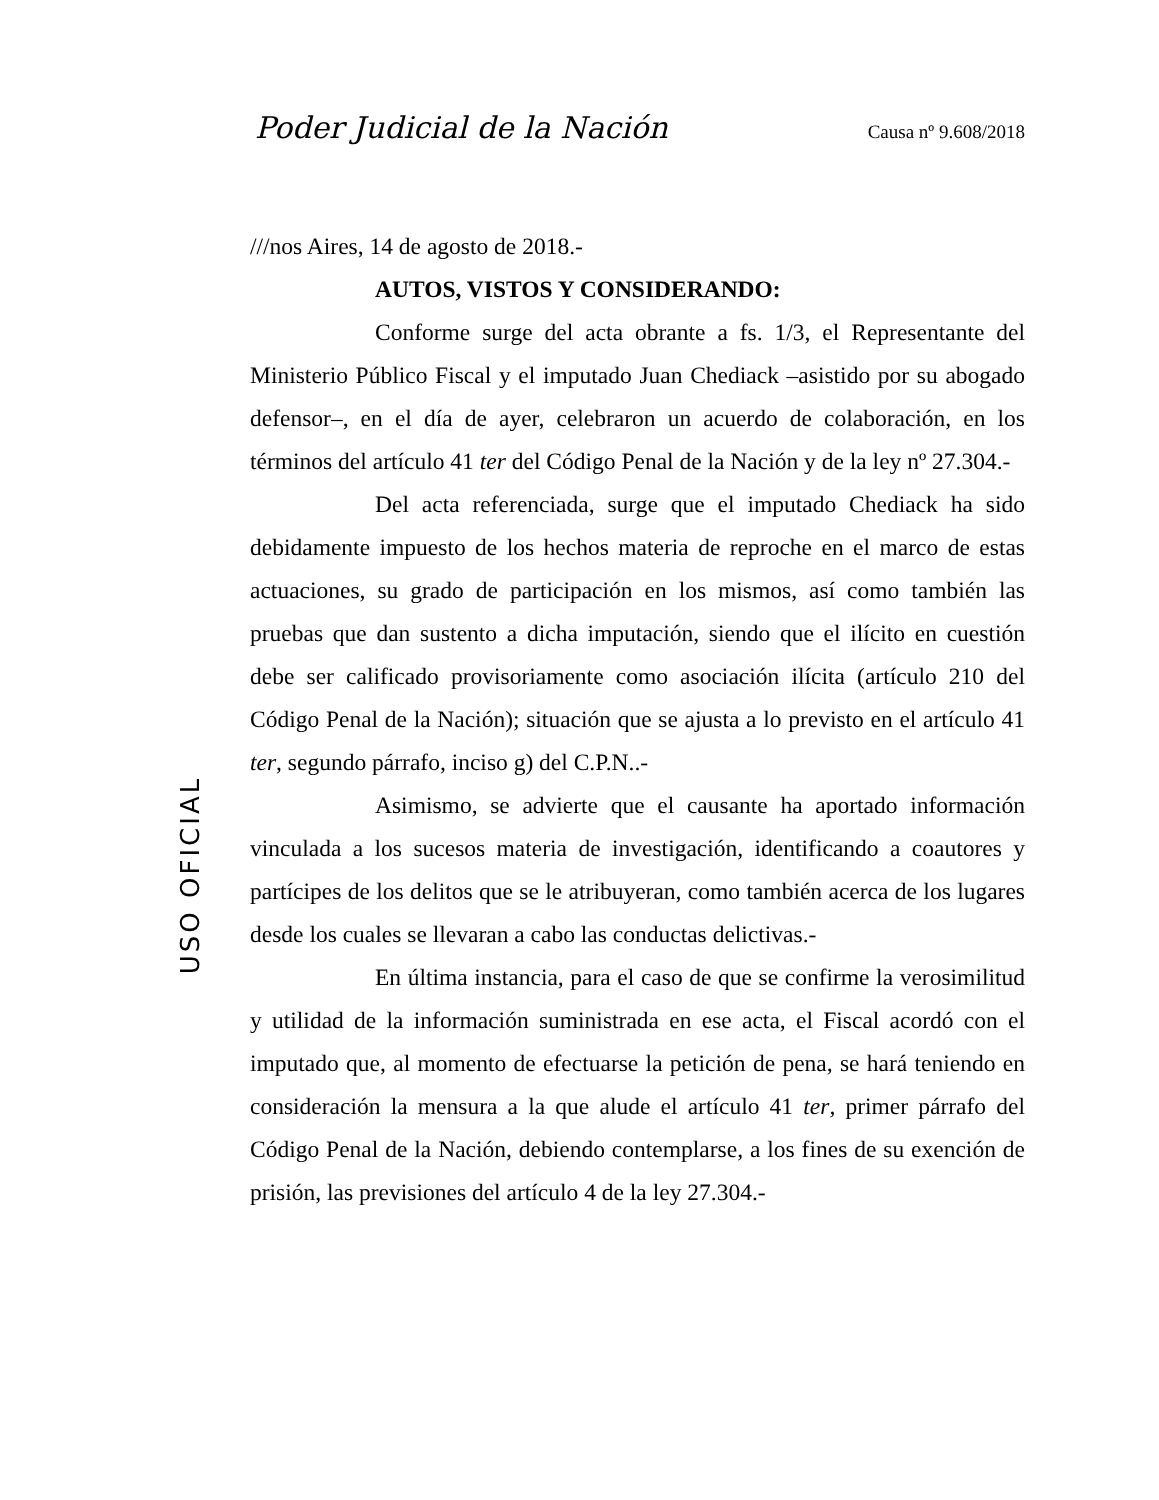Poder Judicial de la Nación Causa nº 9.608/2018
USO OFICIAL
///nos Aires, 14 de agosto de 2018.-
AUTOS, VISTOS Y CONSIDERANDO:
Conforme surge del acta obrante a fs. 1/3, el Representante del Ministerio Público Fiscal y el imputado Juan Chediack –asistido por su abogado defensor–, en el día de ayer, celebraron un acuerdo de colaboración, en los términos del artículo 41 ter del Código Penal de la Nación y de la ley nº 27.304.-
Del acta referenciada, surge que el imputado Chediack ha sido debidamente impuesto de los hechos materia de reproche en el marco de estas actuaciones, su grado de participación en los mismos, así como también las pruebas que dan sustento a dicha imputación, siendo que el ilícito en cuestión debe ser calificado provisoriamente como asociación ilícita (artículo 210 del Código Penal de la Nación); situación que se ajusta a lo previsto en el artículo 41 ter, segundo párrafo, inciso g) del C.P.N..-
Asimismo, se advierte que el causante ha aportado información vinculada a los sucesos materia de investigación, identificando a coautores y partícipes de los delitos que se le atribuyeran, como también acerca de los lugares desde los cuales se llevaran a cabo las conductas delictivas.-
En última instancia, para el caso de que se confirme la verosimilitud y utilidad de la información suministrada en ese acta, el Fiscal acordó con el imputado que, al momento de efectuarse la petición de pena, se hará teniendo en consideración la mensura a la que alude el artículo 41 ter, primer párrafo del Código Penal de la Nación, debiendo contemplarse, a los fines de su exención de prisión, las previsiones del artículo 4 de la ley 27.304.-